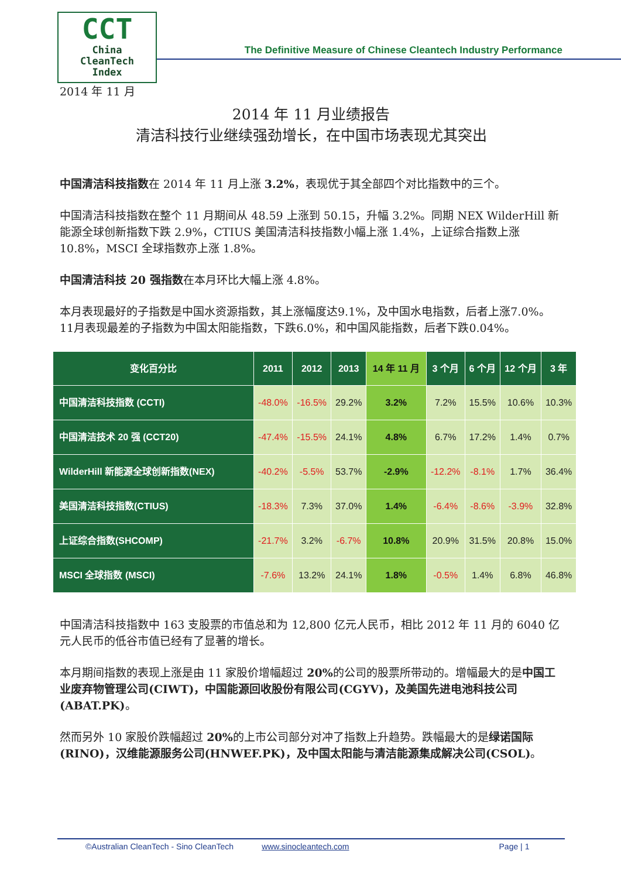CCT
China
CleanTech
Index
The Definitive Measure of Chinese Cleantech Industry Performance
2014 年 11 月
2014 年 11 月业绩报告
清洁科技行业继续强劲增长，在中国市场表现尤其突出
中国清洁科技指数在 2014 年 11 月上涨 3.2%，表现优于其全部四个对比指数中的三个。
中国清洁科技指数在整个 11 月期间从 48.59 上涨到 50.15，升幅 3.2%。同期 NEX WilderHill 新能源全球创新指数下跌 2.9%，CTIUS 美国清洁科技指数小幅上涨 1.4%，上证综合指数上涨 10.8%，MSCI 全球指数亦上涨 1.8%。
中国清洁科技 20 强指数在本月环比大幅上涨 4.8%。
本月表现最好的子指数是中国水资源指数，其上涨幅度达9.1%，及中国水电指数，后者上涨7.0%。11月表现最差的子指数为中国太阳能指数，下跌6.0%，和中国风能指数，后者下跌0.04%。
| 变化百分比 | 2011 | 2012 | 2013 | 14 年 11 月 | 3 个月 | 6 个月 | 12 个月 | 3 年 |
| --- | --- | --- | --- | --- | --- | --- | --- | --- |
| 中国清洁科技指数 (CCTI) | -48.0% | -16.5% | 29.2% | 3.2% | 7.2% | 15.5% | 10.6% | 10.3% |
| 中国清洁技术 20 强 (CCT20) | -47.4% | -15.5% | 24.1% | 4.8% | 6.7% | 17.2% | 1.4% | 0.7% |
| WilderHill 新能源全球创新指数(NEX) | -40.2% | -5.5% | 53.7% | -2.9% | -12.2% | -8.1% | 1.7% | 36.4% |
| 美国清洁科技指数(CTIUS) | -18.3% | 7.3% | 37.0% | 1.4% | -6.4% | -8.6% | -3.9% | 32.8% |
| 上证综合指数(SHCOMP) | -21.7% | 3.2% | -6.7% | 10.8% | 20.9% | 31.5% | 20.8% | 15.0% |
| MSCI 全球指数 (MSCI) | -7.6% | 13.2% | 24.1% | 1.8% | -0.5% | 1.4% | 6.8% | 46.8% |
中国清洁科技指数中 163 支股票的市值总和为 12,800 亿元人民币，相比 2012 年 11 月的 6040 亿元人民币的低谷市值已经有了显著的增长。
本月期间指数的表现上涨是由 11 家股价增幅超过 20% 的公司的股票所带动的。增幅最大的是中国工业废弃物管理公司(CIWT)，中国能源回收股份有限公司(CGYV)，及美国先进电池科技公司(ABAT.PK)。
然而另外 10 家股价跌幅超过 20% 的上市公司部分对冲了指数上升趋势。跌幅最大的是绿诺国际(RINO)，汉维能源服务公司(HNWEF.PK)，及中国太阳能与清洁能源集成解决公司(CSOL)。
©Australian CleanTech - Sino CleanTech www.sinocleantech.com Page | 1